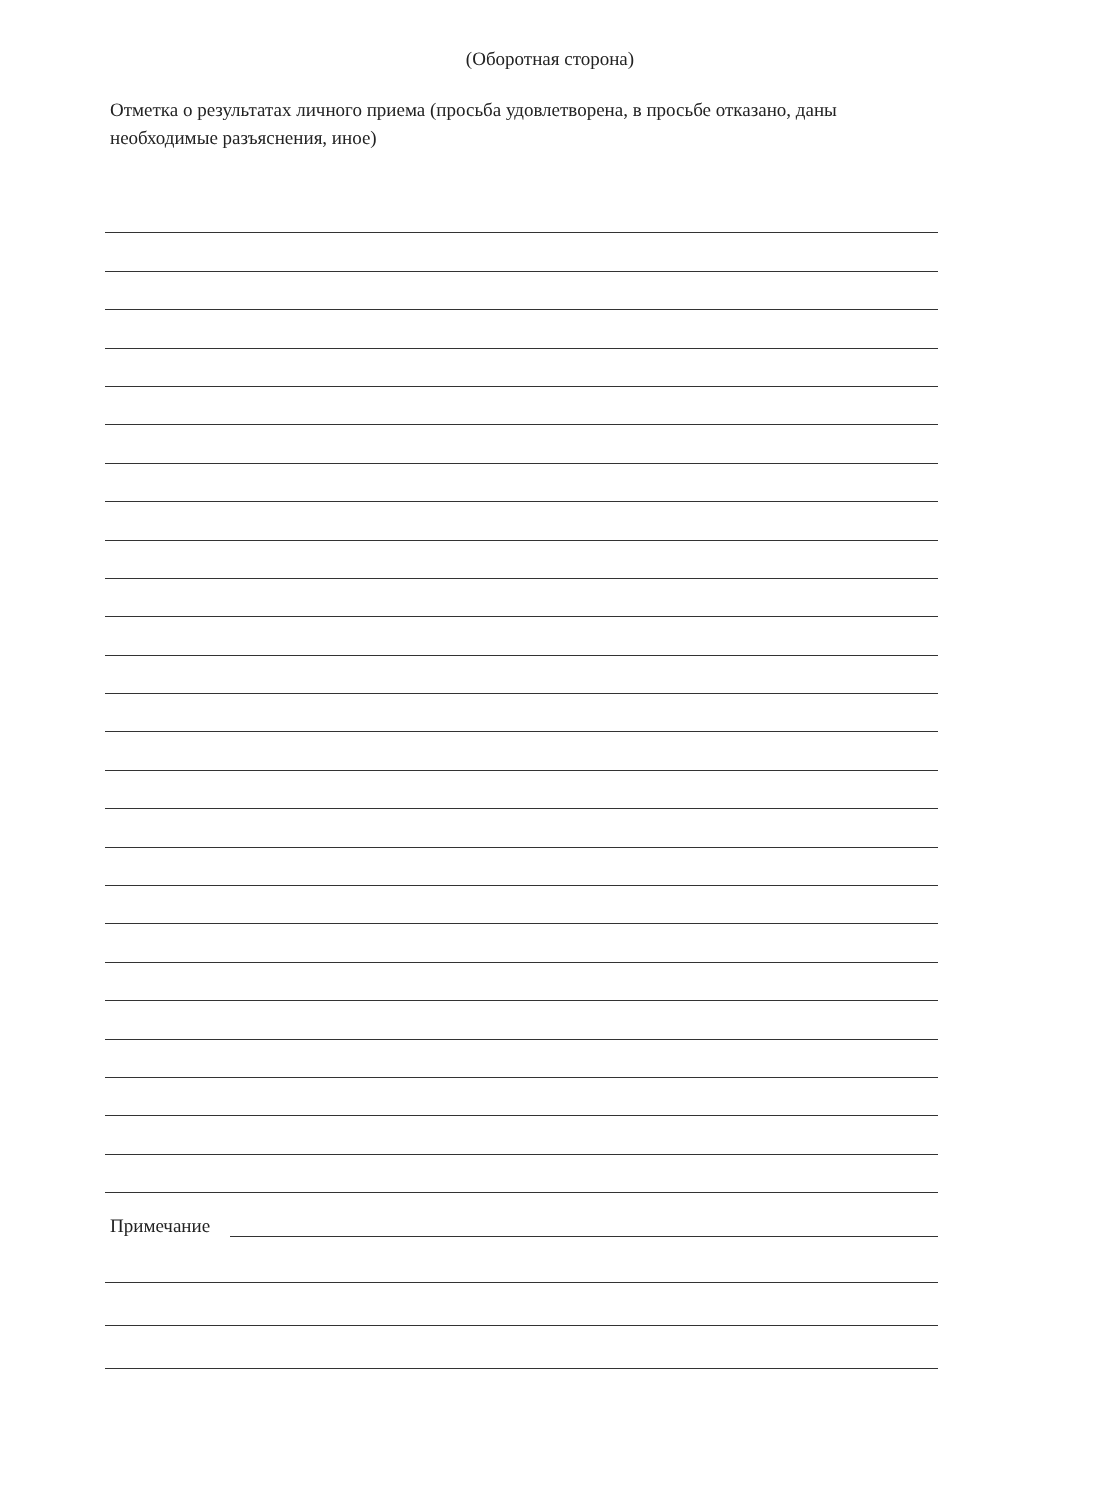(Оборотная сторона)
Отметка о результатах личного приема (просьба удовлетворена, в просьбе отказано, даны необходимые разъяснения, иное)
Примечание